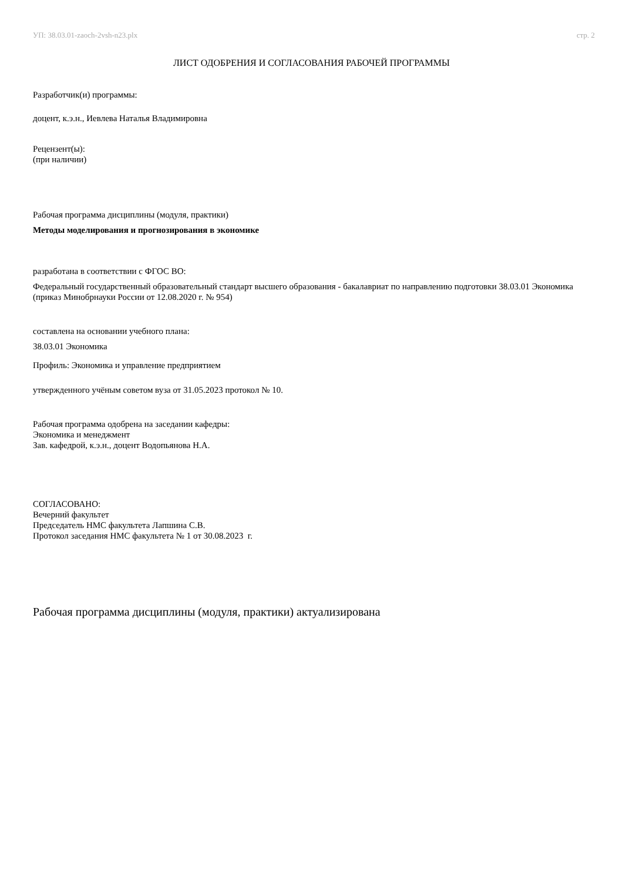УП: 38.03.01-zaoch-2vsh-n23.plx стр. 2
ЛИСТ ОДОБРЕНИЯ И СОГЛАСОВАНИЯ РАБОЧЕЙ ПРОГРАММЫ
Разработчик(и) программы:
доцент, к.э.н., Иевлева Наталья Владимировна
Рецензент(ы):
(при наличии)
Рабочая программа дисциплины (модуля, практики)
Методы моделирования и прогнозирования в экономике
разработана в соответствии с ФГОС ВО:
Федеральный государственный образовательный стандарт высшего образования - бакалавриат по направлению подготовки 38.03.01 Экономика (приказ Минобрнауки России от 12.08.2020 г. № 954)
составлена на основании учебного плана:
38.03.01 Экономика
Профиль: Экономика и управление предприятием
утвержденного учёным советом вуза от 31.05.2023 протокол № 10.
Рабочая программа одобрена на заседании кафедры:
Экономика и менеджмент
Зав. кафедрой, к.э.н., доцент Водопьянова Н.А.
СОГЛАСОВАНО:
Вечерний факультет
Председатель НМС факультета Лапшина С.В.
Протокол заседания НМС факультета № 1 от 30.08.2023 г.
Рабочая программа дисциплины (модуля, практики) актуализирована